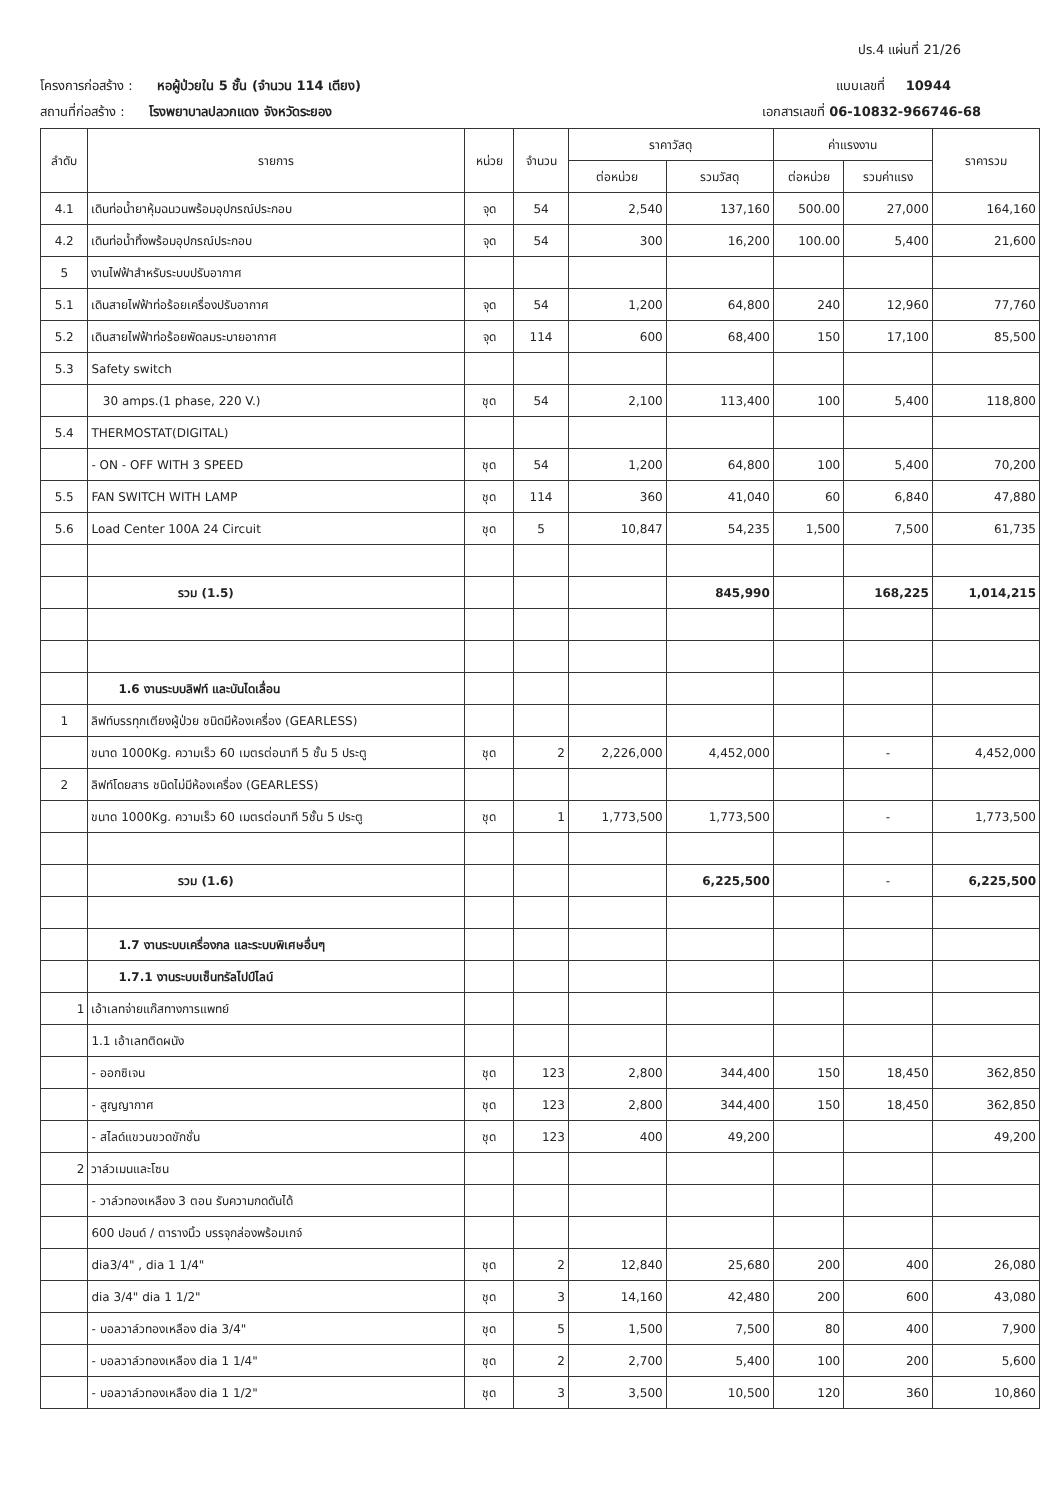ปร.4 แผ่นที่ 21/26
โครงการก่อสร้าง : หอผู้ป่วยใน 5 ชั้น (จำนวน 114 เตียง) แบบเลขที่ 10944
สถานที่ก่อสร้าง : โรงพยาบาลปลวกแดง จังหวัดระยอง เอกสารเลขที่ 06-10832-966746-68
| ลำดับ | รายการ | หน่วย | จำนวน | ราคาวัสดุ | | ค่าแรงงาน | | ราคารวม |
| --- | --- | --- | --- | --- | --- | --- | --- | --- |
| | | | | ต่อหน่วย | รวมวัสดุ | ต่อหน่วย | รวมค่าแรง | |
| 4.1 | เดินท่อน้ำยาหุ้มฉนวนพร้อมอุปกรณ์ประกอบ | จุด | 54 | 2,540 | 137,160 | 500.00 | 27,000 | 164,160 |
| 4.2 | เดินท่อน้ำทิ้งพร้อมอุปกรณ์ประกอบ | จุด | 54 | 300 | 16,200 | 100.00 | 5,400 | 21,600 |
| 5 | งานไฟฟ้าสำหรับระบบปรับอากาศ | | | | | | | |
| 5.1 | เดินสายไฟฟ้าท่อร้อยเครื่องปรับอากาศ | จุด | 54 | 1,200 | 64,800 | 240 | 12,960 | 77,760 |
| 5.2 | เดินสายไฟฟ้าท่อร้อยพัดลมระบายอากาศ | จุด | 114 | 600 | 68,400 | 150 | 17,100 | 85,500 |
| 5.3 | Safety switch | | | | | | | |
| | 30 amps.(1 phase, 220 V.) | ชุด | 54 | 2,100 | 113,400 | 100 | 5,400 | 118,800 |
| 5.4 | THERMOSTAT(DIGITAL) | | | | | | | |
| | - ON - OFF WITH 3 SPEED | ชุด | 54 | 1,200 | 64,800 | 100 | 5,400 | 70,200 |
| 5.5 | FAN SWITCH WITH LAMP | ชุด | 114 | 360 | 41,040 | 60 | 6,840 | 47,880 |
| 5.6 | Load Center 100A 24 Circuit | ชุด | 5 | 10,847 | 54,235 | 1,500 | 7,500 | 61,735 |
| | รวม (1.5) | | | | 845,990 | | 168,225 | 1,014,215 |
| | 1.6 งานระบบลิฟท์ และบันไดเลื่อน | | | | | | | |
| 1 | ลิฟท์บรรทุกเตียงผู้ป่วย ชนิดมีห้องเครื่อง (GEARLESS) | | | | | | | |
| | ขนาด 1000Kg. ความเร็ว 60 เมตรต่อนาที 5 ชั้น 5 ประตู | ชุด | 2 | 2,226,000 | 4,452,000 | | - | 4,452,000 |
| 2 | ลิฟท์โดยสาร ชนิดไม่มีห้องเครื่อง (GEARLESS) | | | | | | | |
| | ขนาด 1000Kg. ความเร็ว 60 เมตรต่อนาที 5ชั้น 5 ประตู | ชุด | 1 | 1,773,500 | 1,773,500 | | - | 1,773,500 |
| | รวม (1.6) | | | | 6,225,500 | | - | 6,225,500 |
| | 1.7 งานระบบเครื่องกล และระบบพิเศษอื่นๆ | | | | | | | |
| | 1.7.1 งานระบบเซ็นทรัลไปป์ไลน์ | | | | | | | |
| 1 | เอ้าเลทจ่ายแก๊สทางการแพทย์ | | | | | | | |
| | 1.1 เอ้าเลทติดผนัง | | | | | | | |
| | - ออกซิเจน | ชุด | 123 | 2,800 | 344,400 | 150 | 18,450 | 362,850 |
| | - สูญญากาศ | ชุด | 123 | 2,800 | 344,400 | 150 | 18,450 | 362,850 |
| | - สไลด์แขวนขวดขักชั่น | ชุด | 123 | 400 | 49,200 | | | 49,200 |
| 2 | วาล์วเมนและโซน | | | | | | | |
| | - วาล์วทองเหลือง 3 ตอน รับความกดดันได้ | | | | | | | |
| | 600 ปอนด์ / ตารางนิ้ว บรรจุกล่องพร้อมเกจ์ | | | | | | | |
| | dia3/4" , dia 1 1/4" | ชุด | 2 | 12,840 | 25,680 | 200 | 400 | 26,080 |
| | dia 3/4" dia 1 1/2" | ชุด | 3 | 14,160 | 42,480 | 200 | 600 | 43,080 |
| | - บอลวาล์วทองเหลือง dia 3/4" | ชุด | 5 | 1,500 | 7,500 | 80 | 400 | 7,900 |
| | - บอลวาล์วทองเหลือง dia 1 1/4" | ชุด | 2 | 2,700 | 5,400 | 100 | 200 | 5,600 |
| | - บอลวาล์วทองเหลือง dia 1 1/2" | ชุด | 3 | 3,500 | 10,500 | 120 | 360 | 10,860 |